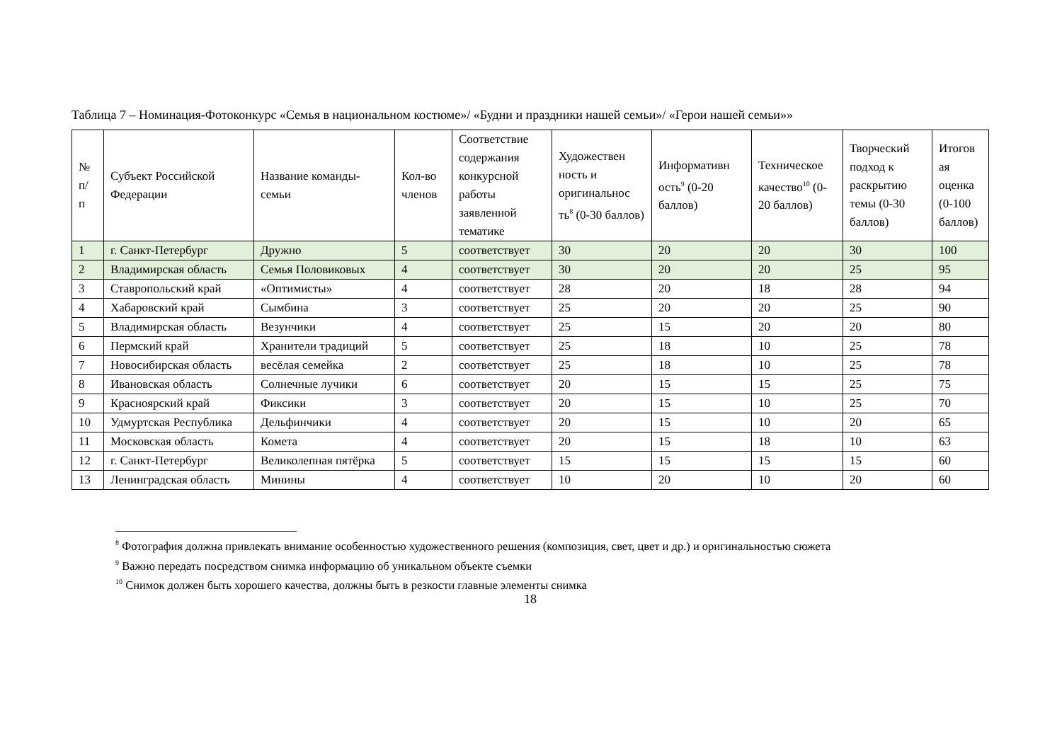Таблица 7 – Номинация-Фотоконкурс «Семья в национальном костюме»/ «Будни и праздники нашей семьи»/ «Герои нашей семьи»»
| № п/ п | Субъект Российской Федерации | Название команды-семьи | Кол-во членов | Соответствие содержания конкурсной работы заявленной тематике | Художествен ность и оригинальнос ть<sup>8</sup> (0-30 баллов) | Информативн ость<sup>9</sup> (0-20 баллов) | Техническое качество<sup>10</sup> (0-20 баллов) | Творческий подход к раскрытию темы (0-30 баллов) | Итогов ая оценка (0-100 баллов) |
| --- | --- | --- | --- | --- | --- | --- | --- | --- | --- |
| 1 | г. Санкт-Петербург | Дружно | 5 | соответствует | 30 | 20 | 20 | 30 | 100 |
| 2 | Владимирская область | Семья Половиковых | 4 | соответствует | 30 | 20 | 20 | 25 | 95 |
| 3 | Ставропольский край | «Оптимисты» | 4 | соответствует | 28 | 20 | 18 | 28 | 94 |
| 4 | Хабаровский край | Сымбина | 3 | соответствует | 25 | 20 | 20 | 25 | 90 |
| 5 | Владимирская область | Везунчики | 4 | соответствует | 25 | 15 | 20 | 20 | 80 |
| 6 | Пермский край | Хранители традиций | 5 | соответствует | 25 | 18 | 10 | 25 | 78 |
| 7 | Новосибирская область | весёлая семейка | 2 | соответствует | 25 | 18 | 10 | 25 | 78 |
| 8 | Ивановская область | Солнечные лучики | 6 | соответствует | 20 | 15 | 15 | 25 | 75 |
| 9 | Красноярский край | Фиксики | 3 | соответствует | 20 | 15 | 10 | 25 | 70 |
| 10 | Удмуртская Республика | Дельфинчики | 4 | соответствует | 20 | 15 | 10 | 20 | 65 |
| 11 | Московская область | Комета | 4 | соответствует | 20 | 15 | 18 | 10 | 63 |
| 12 | г. Санкт-Петербург | Великолепная пятёрка | 5 | соответствует | 15 | 15 | 15 | 15 | 60 |
| 13 | Ленинградская область | Минины | 4 | соответствует | 10 | 20 | 10 | 20 | 60 |
<sup>8</sup> Фотография должна привлекать внимание особенностью художественного решения (композиция, свет, цвет и др.) и оригинальностью сюжета
<sup>9</sup> Важно передать посредством снимка информацию об уникальном объекте съемки
<sup>10</sup> Снимок должен быть хорошего качества, должны быть в резкости главные элементы снимка
18